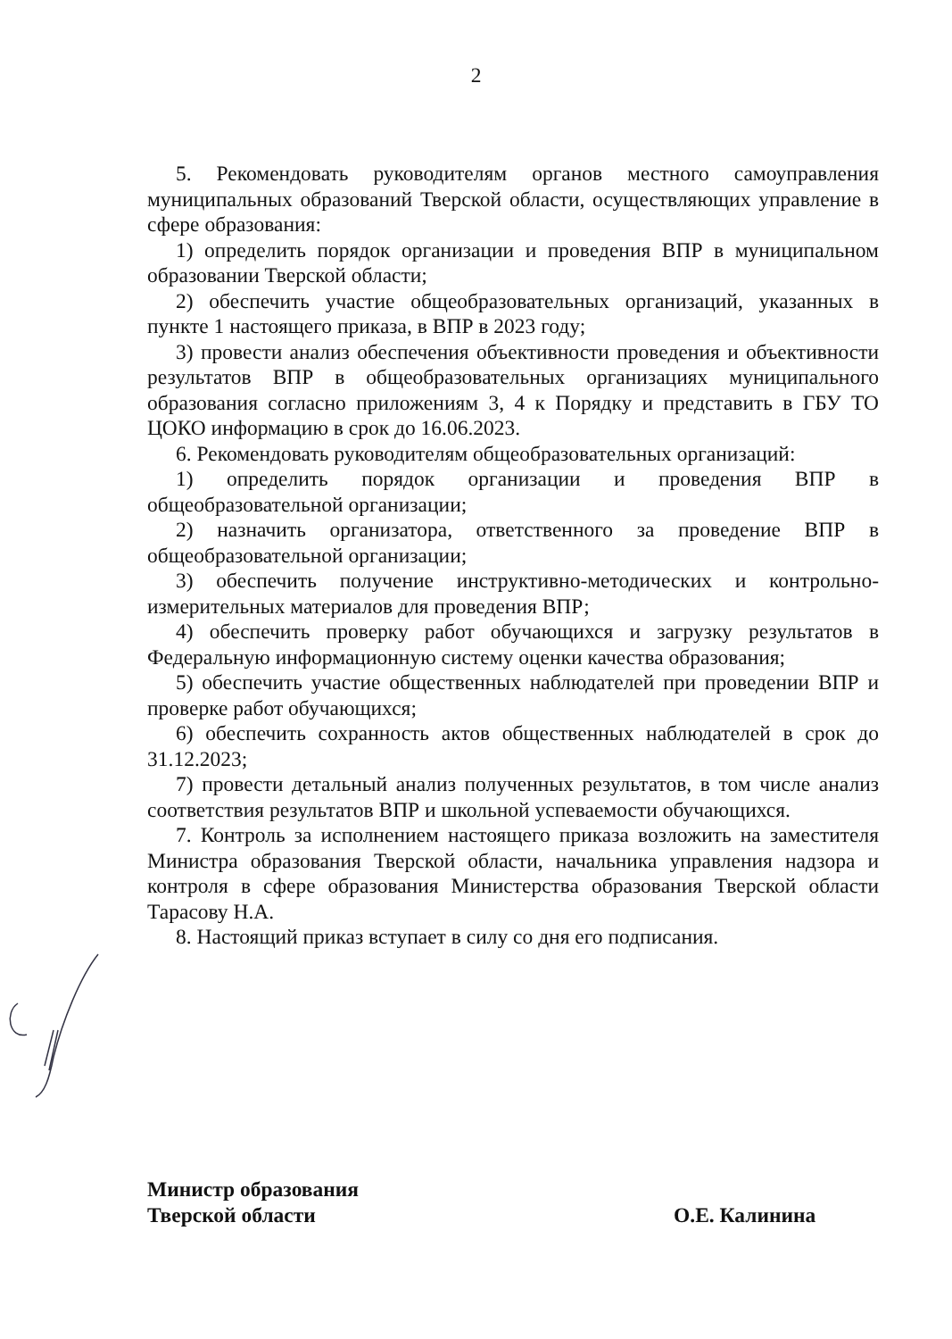2
5. Рекомендовать руководителям органов местного самоуправления муниципальных образований Тверской области, осуществляющих управление в сфере образования:
1) определить порядок организации и проведения ВПР в муниципальном образовании Тверской области;
2) обеспечить участие общеобразовательных организаций, указанных в пункте 1 настоящего приказа, в ВПР в 2023 году;
3) провести анализ обеспечения объективности проведения и объективности результатов ВПР в общеобразовательных организациях муниципального образования согласно приложениям 3, 4 к Порядку и представить в ГБУ ТО ЦОКО информацию в срок до 16.06.2023.
6. Рекомендовать руководителям общеобразовательных организаций:
1) определить порядок организации и проведения ВПР в общеобразовательной организации;
2) назначить организатора, ответственного за проведение ВПР в общеобразовательной организации;
3) обеспечить получение инструктивно-методических и контрольно-измерительных материалов для проведения ВПР;
4) обеспечить проверку работ обучающихся и загрузку результатов в Федеральную информационную систему оценки качества образования;
5) обеспечить участие общественных наблюдателей при проведении ВПР и проверке работ обучающихся;
6) обеспечить сохранность актов общественных наблюдателей в срок до 31.12.2023;
7) провести детальный анализ полученных результатов, в том числе анализ соответствия результатов ВПР и школьной успеваемости обучающихся.
7. Контроль за исполнением настоящего приказа возложить на заместителя Министра образования Тверской области, начальника управления надзора и контроля в сфере образования Министерства образования Тверской области Тарасову Н.А.
8. Настоящий приказ вступает в силу со дня его подписания.
Министр образования
Тверской области
О.Е. Калинина